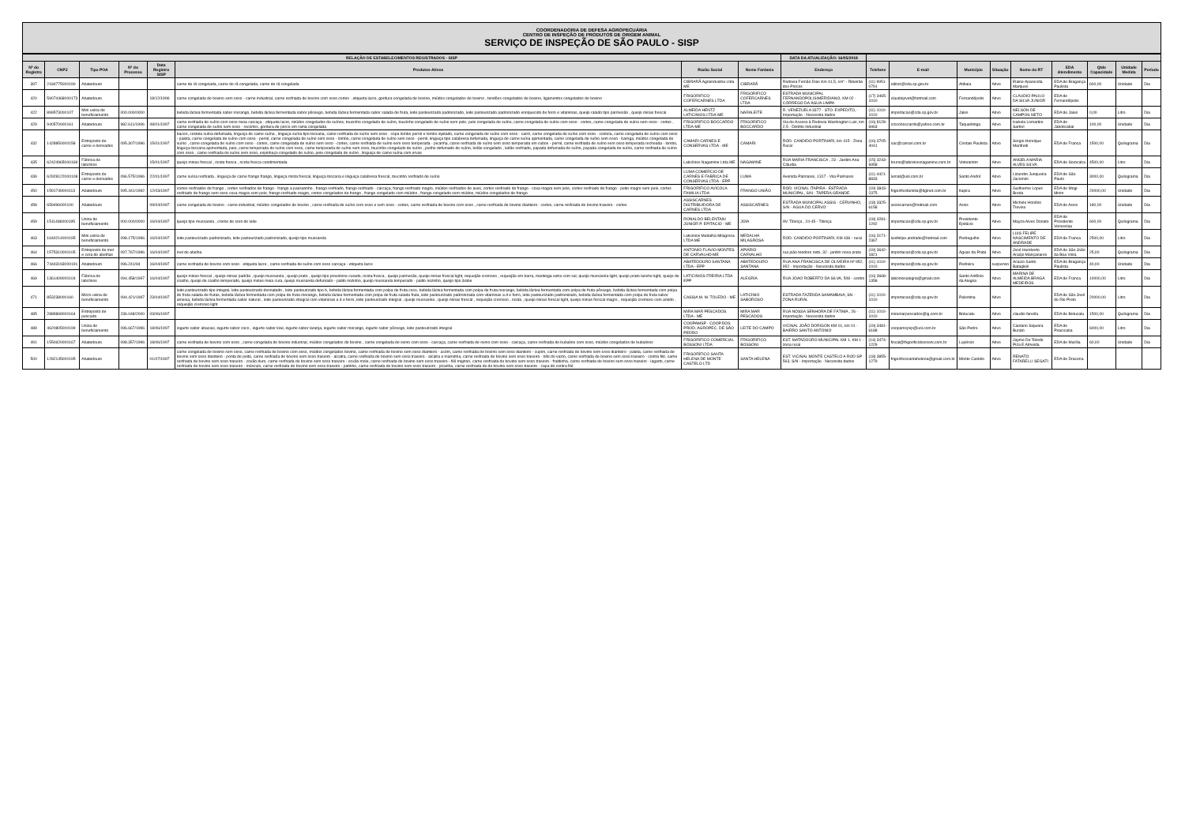COORDENADORIA DE DEFESA AGROPECUÁRIA
CENTRO DE INSPEÇÃO DE PRODUTOS DE ORIGEM ANIMAL
SERVIÇO DE INSPEÇÃO DE SÃO PAULO - SISP
| RELAÇÃO DE ESTABELECIMENTOS REGISTRADOS - SISP | | | | | | | | DATA DA ATUALIZAÇÃO: 16/05/2018 | | | | | | | | | |
| --- | --- | --- | --- | --- | --- | --- | --- | --- | --- | --- | --- | --- | --- | --- | --- | --- | --- |
| Nº do Registro | CNPJ | Tipo POA | Nº do Processo | Data Registro SISP | Produtos Ativos | Razão Social | Nome Fantasia | Endereço | Telefone | E-mail | Município | Situação | Nome do RT | EDA Atendimento | Qtde Capacidade | Unidade Medida | Período |
| 397 | 2184775000190 | Abatedouro | | | carne de rã congelada, carne de rã congelada, carne de rã congelada | CIBRARÃ Agroindustria Ltda ME | CIBRARÃ | Rodovia Fernão Dias Km 41,5, s/n° - Ribeirão dos Porcos | (11) 9951-0791 | odiniz@cda.sp.gov.br | Atibaia | Ativo | Elaine Aparecida Marques | EDA de Bragança Paulista | 600,00 | Unidade | Dia |
| 420 | 59074468000173 | Abatedouro | | 18/12/1996 | carne congelada de bovino sem osso - carne industrial, carne resfriada de bovino com osso cortes - etiqueta lacre, gordura congelada de bovino, miúdos congelados de bovino , tendões congelados de bovino, ligamentos congelados de bovino | FRIGORIFICO COFERCARNES LTDA | FRIGORIFICO COFERCARNES LTDA | ESTRADA MUNICIPAL FERNANDÓPOLIS/MERIDIANO, KM 02 - CÓRREGO DA ÁGUA LIMPA | (17) 3465-1010 | claudiojrvet@hotmail.com | Fernandópolis | Ativo | CLÁUDIO PAULO DA SILVA JUNIOR | EDA de Fernandópolis | | | |
| 422 | 899573000107 | Mini usina de beneficiamento | 000.000/0000 | | bebida láctea fermentada sabor morango, bebida láctea fermentada sabor pêssego, bebida láctea fermentada sabor salada de fruta, leite pasteurizado padronizado, leite pasteurizado padronizado enriquecido de ferro e vitaminas, queijo ralado tipo parmesão , queijo minas frescal | ALMEIDA HENTZ LATICINIOS LTDA-ME | NARALEITE | R. VENEZUELA 3377 - STO. EXPEDITO, - Importação - Necessita dados | (11) 1010-1010 | importacao@cda.sp.gov.br | Jales | Ativo | NELSON DE CAMPOS NETO | EDA de Jales | 0,00 | Litro | Dia |
| 429 | 940570000161 | Abatedouro | 982.611/1996 | 08/01/1997 | carne resfriada de suíno com osso meia carcaça - etiqueta lacre, miúdos congelados de suínos, toucinho congelado de suíno, toucinho congelado de suíno sem pele, pele congelada de suíno, carne congelada de suíno com osso - cortes, carne congelada de suíno sem osso - cortes , carne congelada de suíno sem osso - recortes, gordura de porco em rama congelada | FRIGORIFICO BOCCARDO LTDA-ME | FRIGORIFICO BOCCARDO | Via de Acesso à Rodovia Washington Luiz, km 2,5 - Distrito Industrial | (16) 8128-6963 | crocoboccardo@yahoo.com.br | Taquaritinga | Ativo | Isabela Lomartire Sartori | EDA de Jaboticabal | 100,00 | Unidade | Dia |
| 432 | 1428850000158 | Entreposto de carne e derivados | 095.307/1996 | 15/01/1997 | bacon, costela suína defumada, linguiça de carne suína , linguiça suína tipo toscana, carne resfriada de suíno sem osso - copa lombo pernil e lombo injetado, carne congelada de suíno com osso - carré, carne congelada de suíno com osso - costela, carne congelada de suíno com osso - paleta, carne congelada de suíno com osso - pernil, carne congelada de suíno sem osso - lombo, carne congelada de suíno sem osso - pernil, linguiça tipo calabresa defumada, linguiça de carne suína apimentada, carne congelada de suíno sem osso - barriga, miúdos congelada de suíno , carne congelada de suíno com osso - cortes, carne congelada de suíno sem osso - cortes, carne resfriada de suíno sem osso temperada - picanha, carne resfriada de suíno sem osso temperada em cubos - pernil, carne resfriada de suíno sem osso temperada recheada - lombo, linguiça toscana apimentada, paio, carne temperada de suíno com osso, carne temperada de suíno sem osso, toucinho congelado de suíno , joelho defumado de suíno, leitão congelado , leitão resfriado, papada defumada de suíno, papada congelada de suíno, carne resfriada de suíno com osso , carne resfriada de suíno sem osso, espinhaço congelado de suíno, pele congelada de suíno , linguiça de carne suína com ervas | CAMARI CARNES E CONSERVAS LTDA - ME | CAMARI | ROD. CANDIDO PORTINARI, km 415 - Zona Rural | (16) 3705-4041 | sac@camari.com.br | Cristais Paulista | Ativo | Sergio Henrique Manfredi | EDA de Franca | 1500,00 | Quilograma | Dia |
| 435 | 62424965000169 | Fábrica de laticínios | | 15/01/1997 | queijo minas frescal , ricota fresca , ricota fresca condimentada | Laticínios Nagamine Ltda ME | NAGAMINE | RUA MARIA FRANCISCA , 23 - Jardim Ana Cláudia | (15) 3243-6958 | bruno@laticiniosnagamine.com.br | Votorantim | Ativo | ANGELA MARIA ALVES SILVA | EDA de Sorocaba | 4500,00 | Litro | Dia |
| 439 | 62928122000108 | Entreposto de carne e derivados | 096.575/1996 | 22/01/1997 | carne suína resfriada , linguiça de carne frango frango, linguiça mista frescal, linguiça toscana e linguiça calabresa frescal, toucinho resfriado de suíno | LUMA COMERCIO DE CARNES E FABRICA DE CONSERVAS LTDA - EPP | LUMA | Avenida Palmares, 1317 - Vila Palmares | (11) 4421-8833 | lumat@uol.com.br | Santo André | Ativo | Lizandro Junqueira Jacomini | EDA de São Paulo | 3000,00 | Quilograma | Dia |
| 450 | 1591749000113 | Abatedouro | 095.441/1992 | 12/03/1997 | cortes resfriados de frango , cortes resfriados de frango - frango a passarinho , frango resfriado, frango resfriado - carcaça, frango resfriado magro, miúdos resfriados de aves, cortes resfriado de frango - coxa magra sem pele, cortes resfriado de frango - peito magro sem pele, cortes resfriado de frango sem osso coxa magra sem pele, frango resfriado magro, cortes congelados de frango , frango congelado com miúdos , frango congelado sem miúdos, miúdos congelados de frango | FRIGORÍFICO AVÍCOLA FAMILIA LTDA | FRANGO UNIÃO | ROD: VICINAL ITAPIRA - ESTRADA MUNICIPAL, S/N - TAPERA GRANDE | (19) 3843-2375 | frigorificofamilia@dglnet.com.br | Itapira | Ativo | Guilherme Lopes Breda | EDA de Mogi-Mirim | 20000,00 | Unidade | Dia |
| 458 | 659496000100 | Abatedouro | | 09/04/1997 | carne congelada de bovino - carne industrial, miúdos congelados de bovino , carne resfriada de suíno com osso e sem osso - cortes, carne resfriada de bovino com osso , carne resfriada de bovino dianteiro - cortes, carne resfriada de bovino traseiro - cortes | ASSISCARNES DISTRIBUIDORA DE CARNES LTDA | ASSISCARNES | ESTRADA MUNICIPAL ASSIS - CERVINHO, S/N - ÁGUA DO CERVO | (18) 3325-6158 | assiscarnes@hotmail.com | Assis | Ativo | Michele Honório Trevise | EDA de Assis | 180,00 | Unidade | Dia |
| 459 | 1511486000195 | Usina de beneficiamento | 000.000/0000 | 16/04/1997 | queijo tipo mussarela , creme de soro de leite | RONALDO BELENTANI JUNIOR P. EPITACIO - ME | JOIA | AV. Tibiriça , 24-45 - Tibiriça | (18) 3281-1292 | importacao@cda.sp.gov.br | Presidente Epitácio | Ativo | Mayza Alves Donato | EDA de Presidente Venceslau | 600,00 | Quilograma | Dia |
| 463 | 1640214000195 | Mini usina de beneficiamento | 098.175/1996 | 16/04/1997 | leite pasteurizado padronizado, leite pasteurizado padronizado, queijo tipo mussarela | Laticinios Medalha Milagrosa LTDA ME | MEDALHA MILAGROSA | ROD. CANDIDO PORTINARI, KM 436 - rural | (16) 3171-2367 | luisfelipe.andrade@hotmail.com | Pedregulho | Ativo | LUIS FELIPE NASCIMENTO DE ANDRADE | EDA de Franca | 2500,00 | Litro | Dia |
| 464 | 1575310000105 | Entreposto de mel e cera de abelhas | 097.767/1996 | 16/04/1997 | mel de abelha | ANTONIO FLAVIO MONTES DE CARVALHO-ME | APIÁRIO CARVALHO | rua joão teodoro neto, 32 - jardim nova prata | (19) 3642-1821 | importacao@cda.sp.gov.br | Águas da Prata | Ativo | José Humberto Araújo Mançanares | EDA de São João da Boa Vista | 25,00 | Quilograma | Dia |
| 466 | 74443193000191 | Abatedouro | 096.241/94 | 16/04/1997 | carne resfriada de bovino com osso - etiqueta lacre , carne resfriada de suíno com osso carcaça - etiqueta lacre | ABATEDOURO SANTANA LTDA - EPP | ABATEDOURO SANTANA | RUA ANA FRANCISCA DE OLIVEIRA Nº 952, 952 - Importação - Necessita dados | (11) 1010-1010 | importacao@cda.sp.gov.br | Pedreira | suspenso | Acacio Santo Bataglioli | EDA de Bragança Paulista | 40,00 | Unidade | Dia |
| 469 | 1361409000104 | Fábrica de laticínios | 094.458/1997 | 16/04/1997 | queijo minas frescal , queijo minas padrão , queijo mussarela , queijo prato , queijo tipo provolone curado, ricota fresca , queijo parmesão, queijo minas frescal light, requeijão cremoso , requeijão em barra, manteiga extra com sal, queijo mussarela light, queijo prato lanche light, queijo de coalho, queijo de coalho temperado, queijo minas meia cura, queijo mussarela defumado - palito nozinho, queijo mussarela temperado - palito nozinho, queijo tipo árabe | LATICINIOS FREIRIA LTDA EPP | ALEGRIA | RUA JOAO ROBERTO DA SILVA, 508 - centro | (16) 3668-1358 | laticiniosalegria@gmail.com | Santo Antônio da Alegria | Ativo | MARINA DE ALMEIDA BRAGA MEDEIROS | EDA de Franca | 10000,00 | Litro | Dia |
| 471 | 853238000160 | Micro usina de beneficiamento | 094.421/1997 | 23/04/1997 | leite pasteurizado tipo integral, leite pasteurizado desnatado , leite pasteurizado tipo b, bebida láctea fermentada com polpa de fruta coco, bebida láctea fermentada com polpa de fruta morango, bebida láctea fermentada com polpa de fruta pêssego, bebida láctea fermentada com polpa de fruta salada de frutas, bebida láctea fermentada com polpa de fruta morango, bebida láctea fermentada com polpa de fruta salada fruta, leite pasteurizado padronizada com vitaminas a d e ferro, leite pasteurizado padronizado, bebida láctea fermentada com polpa de fruta sabor ameixa, bebida láctea fermentada sabor natural , leite pasteurizado integral com vitaminas a d e ferro, leite pasteurizado integral , queijo mussarela , queijo minas frescal , requeijão cremoso , ricota , queijo minas frescal light, queijo minas frescal magro , requeijão cremoso com amido , requeijão cremoso light | CASSIA M. M. TOLEDO - ME | LATICÍNIO SABOROSO | ESTRADA FAZENDA SAMAMBAIA, SN - ZONA RURAL | (11) 1010-1010 | importacao@cda.sp.gov.br | Palestina | Ativo | | EDA de São José do Rio Preto | 20000,00 | Litro | Dia |
| 485 | 2889869000164 | Entreposto de pescado | 236.048/2000 | 03/06/1997 | | MIRA MAR PESCADOS LTDA - ME | MIRA MAR PESCADOS | RUA NOSSA SENHORA DE FÁTIMA , 26 - Importação - Necessita dados | (11) 1010-1010 | miramarpescados@ig.com.br | Botucatu | Ativo | claudio fanella | EDA de Botucatu | 1500,00 | Quilograma | Dia |
| 489 | 4620805000199 | Usina de beneficiamento | 096.667/1996 | 18/06/1997 | iogurte sabor abacaxi, iogurte sabor coco , iogurte sabor kiwi, iogurte sabor laranja, iogurte sabor morango, iogurte sabor pêssego, leite pasteurizado integral | COOPAMSP - COOP.DOS PROD. AGROPEC. DE SÃO PEDRO | LEITE DO CAMPO | VICINAL JOÃO DORIGON KM 01, km 01 - BAIRRO SANTO ANTONIO | (19) 3481-6188 | coopamspsp@uol.com.br | São Pedro | Ativo | Caetano Siqueira Burato | EDA de Piracicaba | 6000,00 | Litro | Dia |
| 491 | 1550620000167 | Abatedouro | 098.357/1996 | 18/06/1997 | carne resfriada de bovino com osso , carne congelada de bovino industrial, miúdos congelados de bovino , carne congelada de ovino com osso - carcaça, carne resfriada de ovino com osso - carcaça, carne resfriada de bubalino com osso, miúdos congelados de bubalinos | FRIGORIFICO COMERCIAL BOSSONI LTDA | FRIGORIFICO BOSSONI | EST. MATADOURO MUNICIPAL KM 1, KM 1 - zona rural | (14) 3474-1229 | fiscal@frigorificobossoni.com.br | Lupércio | Ativo | Jayme De Toledo Piza E Almeida | EDA de Marília | 60,00 | Unidade | Dia |
| 500 | 1282145000195 | Abatedouro | | 01/07/1997 | carne congelada de bovino sem osso, carne resfriada de bovino com osso, miúdos congelados bovino, carne resfriada de bovino sem osso dianteiro - acém, carne resfriada de bovino sem osso dianteiro - cupim, carne resfriada de bovino sem osso dianteiro - paleta, carne resfriada de bovino sem osso dianteiro - ponta de peito, carne resfriada de bovino sem osso traseiro - alcatra, carne resfriada de bovino sem osso traseiro - alcatra e maminha, carne resfriada de bovino sem osso traseiro - bife do vazio, carne resfriada de bovino sem osso traseiro - contra filé, carne resfriada de bovino sem osso traseiro - coxão duro, carne resfriada de bovino sem osso traseiro - coxão mole, carne resfriada de bovino sem osso traseiro - filé mignon, carne resfriada de bovino sem osso traseiro - fraldinha, carne resfriada de bovino sem osso traseiro - lagarto, carne resfriada de bovino sem osso traseiro - músculo, carne resfriada de bovino sem osso traseiro - patinho, carne resfriada de bovino sem osso traseiro - picanha, carne resfriada de de bovino sem osso traseiro - capa do contra filé | FRIGORÍFICO SANTA HELENA DE MONTE CASTELO LTD | SANTA HELENA | EST. VICINAL MONTE CASTELO A ROD SP 563, S/N - Importação - Necessita dados | (18) 3855-1279 | frigorificosantahelena@gmail.com.br | Monte Castelo | Ativo | RENATO FATARELLI SEGATI | EDA de Dracena | | | |